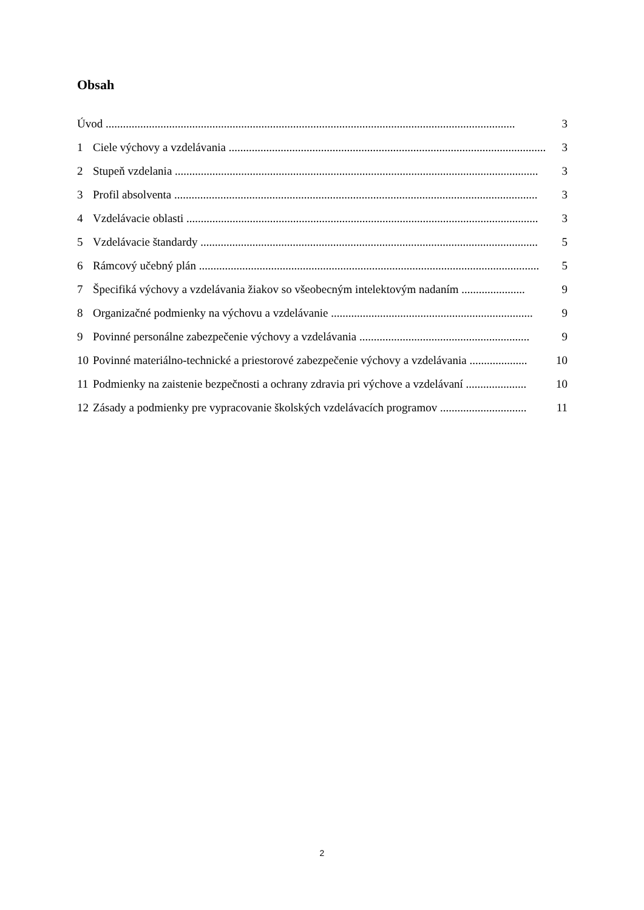Obsah
Úvod .............................................................................................................................................. 3
1 Ciele výchovy a vzdelávania .............................................................................................................. 3
2 Stupeň vzdelania .............................................................................................................................. 3
3 Profil absolventa .............................................................................................................................. 3
4 Vzdelávacie oblasti .......................................................................................................................... 3
5 Vzdelávacie štandardy ..................................................................................................................... 5
6 Rámcový učebný plán ...................................................................................................................... 5
7 Špecifiká výchovy a vzdelávania žiakov so všeobecným intelektovým nadaním ...................... 9
8 Organizačné podmienky na výchovu a vzdelávanie ...................................................................... 9
9 Povinné personálne zabezpečenie výchovy a vzdelávania ........................................................... 9
10 Povinné materiálno-technické a priestorové zabezpečenie výchovy a vzdelávania .................... 10
11 Podmienky na zaistenie bezpečnosti a ochrany zdravia pri výchove a vzdelávaní ..................... 10
12 Zásady a podmienky pre vypracovanie školských vzdelávacích programov .............................. 11
2